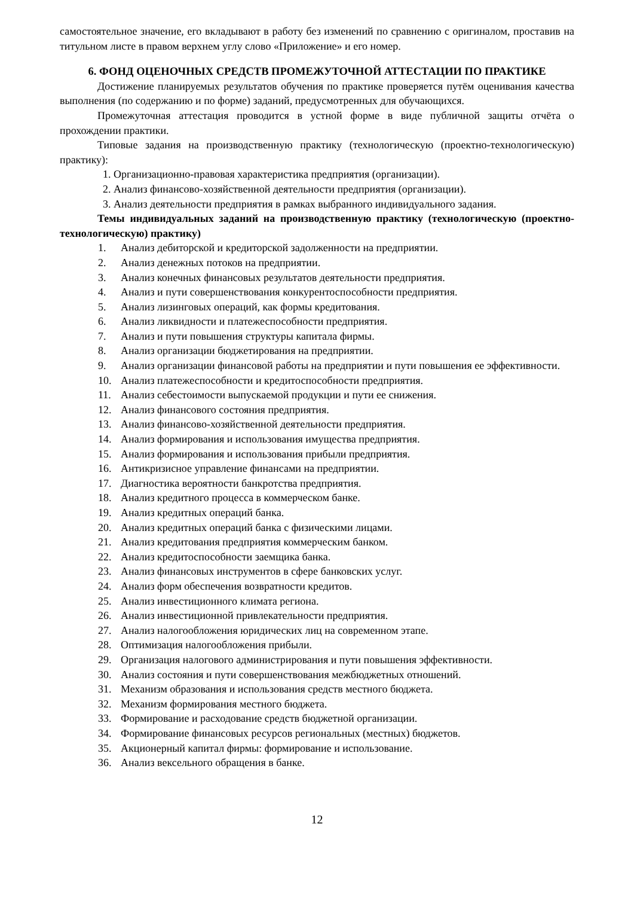самостоятельное значение, его вкладывают в работу без изменений по сравнению с оригиналом, проставив на титульном листе в правом верхнем углу слово «Приложение» и его номер.
6. ФОНД ОЦЕНОЧНЫХ СРЕДСТВ ПРОМЕЖУТОЧНОЙ АТТЕСТАЦИИ ПО ПРАКТИКЕ
Достижение планируемых результатов обучения по практике проверяется путём оценивания качества выполнения (по содержанию и по форме) заданий, предусмотренных для обучающихся.
Промежуточная аттестация проводится в устной форме в виде публичной защиты отчёта о прохождении практики.
Типовые задания на производственную практику (технологическую (проектно-технологическую) практику):
1. Организационно-правовая характеристика предприятия (организации).
2. Анализ финансово-хозяйственной деятельности предприятия (организации).
3. Анализ деятельности предприятия в рамках выбранного индивидуального задания.
Темы индивидуальных заданий на производственную практику (технологическую (проектно-технологическую) практику)
1. Анализ дебиторской и кредиторской задолженности на предприятии.
2. Анализ денежных потоков на предприятии.
3. Анализ конечных финансовых результатов деятельности предприятия.
4. Анализ и пути совершенствования конкурентоспособности предприятия.
5. Анализ лизинговых операций, как формы кредитования.
6. Анализ ликвидности и платежеспособности предприятия.
7. Анализ и пути повышения структуры капитала фирмы.
8. Анализ организации бюджетирования на предприятии.
9. Анализ организации финансовой работы на предприятии и пути повышения ее эффективности.
10. Анализ платежеспособности и кредитоспособности предприятия.
11. Анализ себестоимости выпускаемой продукции и пути ее снижения.
12. Анализ финансового состояния предприятия.
13. Анализ финансово-хозяйственной деятельности предприятия.
14. Анализ формирования и использования имущества предприятия.
15. Анализ формирования и использования прибыли предприятия.
16. Антикризисное управление финансами на предприятии.
17. Диагностика вероятности банкротства предприятия.
18. Анализ кредитного процесса в коммерческом банке.
19. Анализ кредитных операций банка.
20. Анализ кредитных операций банка с физическими лицами.
21. Анализ кредитования предприятия коммерческим банком.
22. Анализ кредитоспособности заемщика банка.
23. Анализ финансовых инструментов в сфере банковских услуг.
24. Анализ форм обеспечения возвратности кредитов.
25. Анализ инвестиционного климата региона.
26. Анализ инвестиционной привлекательности предприятия.
27. Анализ налогообложения юридических лиц на современном этапе.
28. Оптимизация налогообложения прибыли.
29. Организация налогового администрирования и пути повышения эффективности.
30. Анализ состояния и пути совершенствования межбюджетных отношений.
31. Механизм образования и использования средств местного бюджета.
32. Механизм формирования местного бюджета.
33. Формирование и расходование средств бюджетной организации.
34. Формирование финансовых ресурсов региональных (местных) бюджетов.
35. Акционерный капитал фирмы: формирование и использование.
36. Анализ вексельного обращения в банке.
12